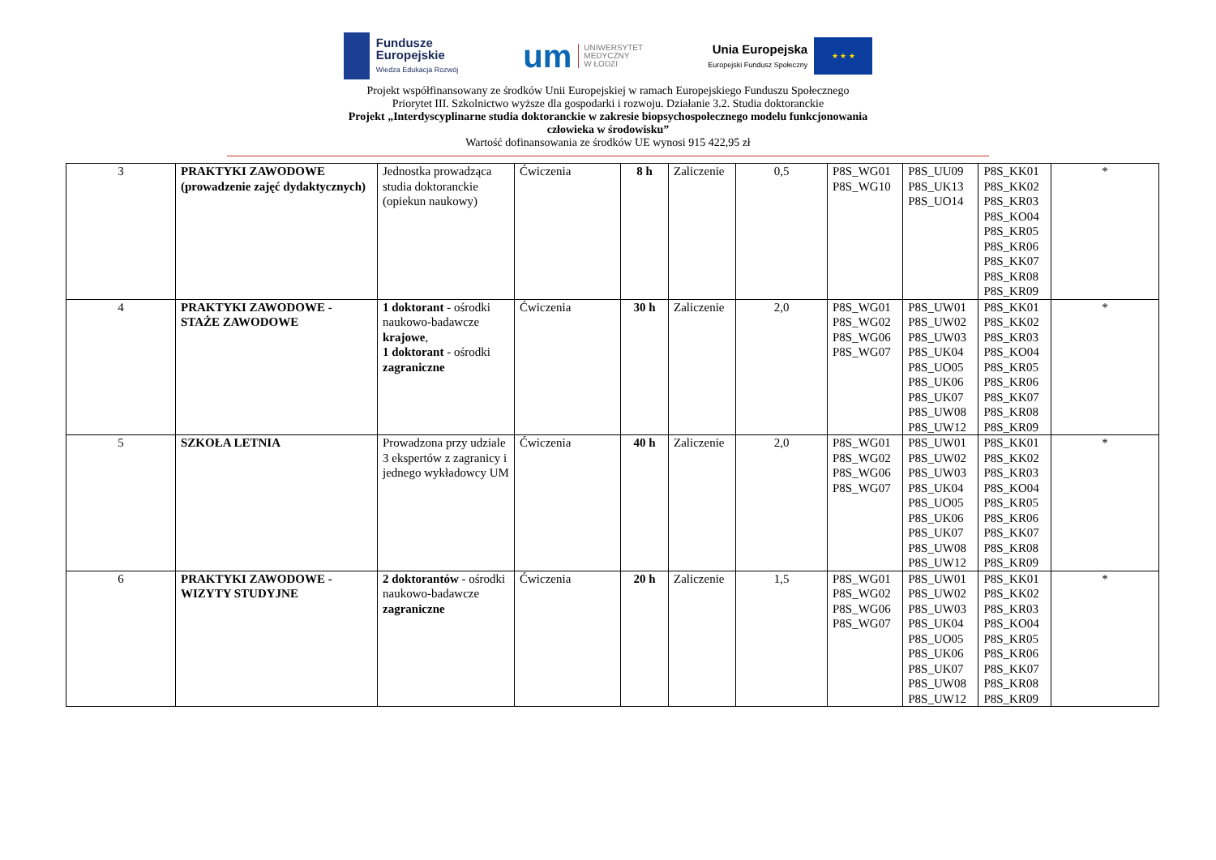Fundusze
Europejskie
Wiedza Edukacja Rozwój
um
UNIWERSYTET
MEDYCZNY
W ŁODZI
Unia Europejska
Europejski Fundusz Społeczny
★ ★ ★
Projekt współfinansowany ze środków Unii Europejskiej w ramach Europejskiego Funduszu Społecznego
Priorytet III. Szkolnictwo wyższe dla gospodarki i rozwoju. Działanie 3.2. Studia doktoranckie
Projekt „Interdyscyplinarne studia doktoranckie w zakresie biopsychospołecznego modelu funkcjonowania
człowieka w środowisku”
Wartość dofinansowania ze środków UE wynosi 915 422,95 zł
| 3 | PRAKTYKI ZAWODOWE (prowadzenie zajęć dydaktycznych) | Jednostka prowadząca studia doktoranckie (opiekun naukowy) | Ćwiczenia | 8 h | Zaliczenie | 0,5 | P8S_WG01 P8S_WG10 | P8S_UU09 P8S_UK13 P8S_UO14 | P8S_KK01 P8S_KK02 P8S_KR03 P8S_KO04 P8S_KR05 P8S_KR06 P8S_KK07 P8S_KR08 P8S_KR09 | * |
| 4 | PRAKTYKI ZAWODOWE - STAŻE ZAWODOWE | 1 doktorant - ośrodki naukowo-badawcze krajowe , 1 doktorant - ośrodki zagraniczne | Ćwiczenia | 30 h | Zaliczenie | 2,0 | P8S_WG01 P8S_WG02 P8S_WG06 P8S_WG07 | P8S_UW01 P8S_UW02 P8S_UW03 P8S_UK04 P8S_UO05 P8S_UK06 P8S_UK07 P8S_UW08 P8S_UW12 | P8S_KK01 P8S_KK02 P8S_KR03 P8S_KO04 P8S_KR05 P8S_KR06 P8S_KK07 P8S_KR08 P8S_KR09 | * |
| 5 | SZKOŁA LETNIA | Prowadzona przy udziale 3 ekspertów z zagranicy i jednego wykładowcy UM | Ćwiczenia | 40 h | Zaliczenie | 2,0 | P8S_WG01 P8S_WG02 P8S_WG06 P8S_WG07 | P8S_UW01 P8S_UW02 P8S_UW03 P8S_UK04 P8S_UO05 P8S_UK06 P8S_UK07 P8S_UW08 P8S_UW12 | P8S_KK01 P8S_KK02 P8S_KR03 P8S_KO04 P8S_KR05 P8S_KR06 P8S_KK07 P8S_KR08 P8S_KR09 | * |
| 6 | PRAKTYKI ZAWODOWE - WIZYTY STUDYJNE | 2 doktorantów - ośrodki naukowo-badawcze zagraniczne | Ćwiczenia | 20 h | Zaliczenie | 1,5 | P8S_WG01 P8S_WG02 P8S_WG06 P8S_WG07 | P8S_UW01 P8S_UW02 P8S_UW03 P8S_UK04 P8S_UO05 P8S_UK06 P8S_UK07 P8S_UW08 P8S_UW12 | P8S_KK01 P8S_KK02 P8S_KR03 P8S_KO04 P8S_KR05 P8S_KR06 P8S_KK07 P8S_KR08 P8S_KR09 | * |